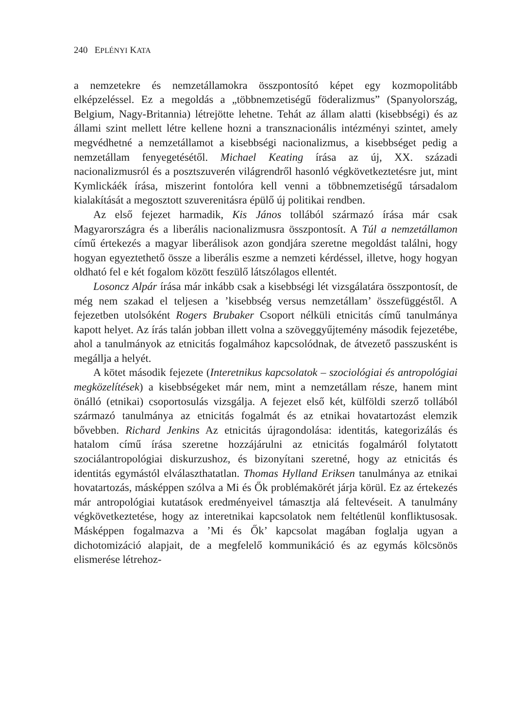240 EPLÉNYI KATA
a nemzetekre és nemzetállamokra összpontosító képet egy kozmopolitább elképzeléssel. Ez a megoldás a „többnemzetiségű föderalizmus” (Spanyolország, Belgium, Nagy-Britannia) létrejötte lehetne. Tehát az állam alatti (kisebbségi) és az állami szint mellett létre kellene hozni a transznacionális intézményi szintet, amely megvédhetné a nemzetállamot a kisebbségi nacionalizmus, a kisebbséget pedig a nemzetállam fenyegetésétől. Michael Keating írása az új, XX. századi nacionalizmusról és a posztszuverén világrendről hasonló végkövetkeztetésre jut, mint Kymlickáék írása, miszerint fontolóra kell venni a többnemzetiségű társadalom kialakítását a megosztott szuverenitásra épülő új politikai rendben.
Az első fejezet harmadik, Kis János tollából származó írása már csak Magyarországra és a liberális nacionalizmusra összpontosít. A Túl a nemzetállamon című értekezés a magyar liberálisok azon gondjára szeretne megoldást találni, hogy hogyan egyeztethető össze a liberális eszme a nemzeti kérdéssel, illetve, hogy hogyan oldható fel e két fogalom között feszülő látszólagos ellentét.
Losoncz Alpár írása már inkább csak a kisebbségi lét vizsgálatára összpontosít, de még nem szakad el teljesen a ’kisebbség versus nemzetállam’ összefüggéstől. A fejezetben utolsóként Rogers Brubaker Csoport nélküli etnicitás című tanulmánya kapott helyet. Az írás talán jobban illett volna a szöveggyűjtemény második fejezetébe, ahol a tanulmányok az etnicitás fogalmához kapcsolódnak, de átvezető passzusként is megállja a helyét.
A kötet második fejezete (Interetnikus kapcsolatok – szociológiai és antropológiai megközelítések) a kisebbségeket már nem, mint a nemzetállam része, hanem mint önálló (etnikai) csoportosulás vizsgálja. A fejezet első két, külföldi szerző tollából származó tanulmánya az etnicitás fogalmát és az etnikai hovatartozást elemzik bővebben. Richard Jenkins Az etnicitás újragondolása: identitás, kategorizálás és hatalom című írása szeretne hozzájárulni az etnicitás fogalmáról folytatott szociálantropológiai diskurzushoz, és bizonyítani szeretné, hogy az etnicitás és identitás egymástól elválaszthatatlan. Thomas Hylland Eriksen tanulmánya az etnikai hovatartozás, másképpen szólva a Mi és Ők problémakörét járja körül. Ez az értekezés már antropológiai kutatások eredményeivel támasztja alá feltevéseit. A tanulmány végkövetkeztetése, hogy az interetnikai kapcsolatok nem feltétlenül konfliktusosak. Másképpen fogalmazva a ’Mi és Ők’ kapcsolat magában foglalja ugyan a dichotomizáció alapjait, de a megfelelő kommunikáció és az egymás kölcsönös elismerése létrehoz-